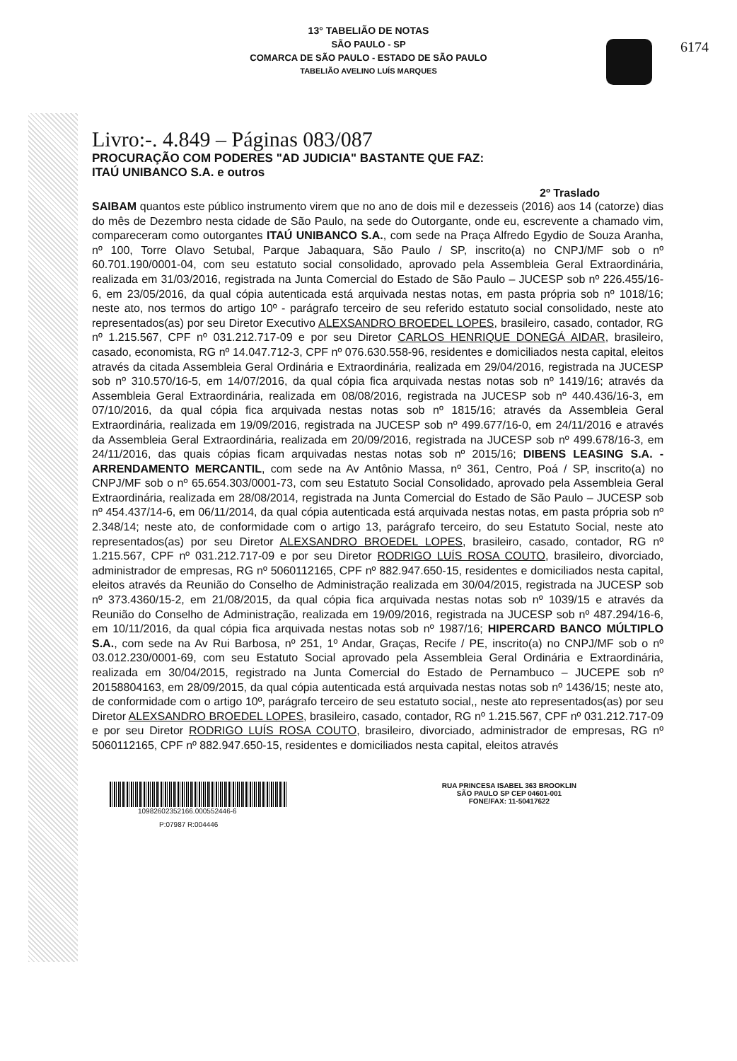6174
13° TABELIÃO DE NOTAS
SÃO PAULO - SP
COMARCA DE SÃO PAULO - ESTADO DE SÃO PAULO
TABELIÃO AVELINO LUÍS MARQUES
Livro:-. 4.849 – Páginas 083/087
PROCURAÇÃO COM PODERES "AD JUDICIA" BASTANTE QUE FAZ:
ITAÚ UNIBANCO S.A. e outros
2º Traslado
SAIBAM quantos este público instrumento virem que no ano de dois mil e dezesseis (2016) aos 14 (catorze) dias do mês de Dezembro nesta cidade de São Paulo, na sede do Outorgante, onde eu, escrevente a chamado vim, compareceram como outorgantes ITAÚ UNIBANCO S.A., com sede na Praça Alfredo Egydio de Souza Aranha, nº 100, Torre Olavo Setubal, Parque Jabaquara, São Paulo / SP, inscrito(a) no CNPJ/MF sob o nº 60.701.190/0001-04, com seu estatuto social consolidado, aprovado pela Assembleia Geral Extraordinária, realizada em 31/03/2016, registrada na Junta Comercial do Estado de São Paulo – JUCESP sob nº 226.455/16-6, em 23/05/2016, da qual cópia autenticada está arquivada nestas notas, em pasta própria sob nº 1018/16; neste ato, nos termos do artigo 10º - parágrafo terceiro de seu referido estatuto social consolidado, neste ato representados(as) por seu Diretor Executivo ALEXSANDRO BROEDEL LOPES, brasileiro, casado, contador, RG nº 1.215.567, CPF nº 031.212.717-09 e por seu Diretor CARLOS HENRIQUE DONEGÁ AIDAR, brasileiro, casado, economista, RG nº 14.047.712-3, CPF nº 076.630.558-96, residentes e domiciliados nesta capital, eleitos através da citada Assembleia Geral Ordinária e Extraordinária, realizada em 29/04/2016, registrada na JUCESP sob nº 310.570/16-5, em 14/07/2016, da qual cópia fica arquivada nestas notas sob nº 1419/16; através da Assembleia Geral Extraordinária, realizada em 08/08/2016, registrada na JUCESP sob nº 440.436/16-3, em 07/10/2016, da qual cópia fica arquivada nestas notas sob nº 1815/16; através da Assembleia Geral Extraordinária, realizada em 19/09/2016, registrada na JUCESP sob nº 499.677/16-0, em 24/11/2016 e através da Assembleia Geral Extraordinária, realizada em 20/09/2016, registrada na JUCESP sob nº 499.678/16-3, em 24/11/2016, das quais cópias ficam arquivadas nestas notas sob nº 2015/16; DIBENS LEASING S.A. - ARRENDAMENTO MERCANTIL, com sede na Av Antônio Massa, nº 361, Centro, Poá / SP, inscrito(a) no CNPJ/MF sob o nº 65.654.303/0001-73, com seu Estatuto Social Consolidado, aprovado pela Assembleia Geral Extraordinária, realizada em 28/08/2014, registrada na Junta Comercial do Estado de São Paulo – JUCESP sob nº 454.437/14-6, em 06/11/2014, da qual cópia autenticada está arquivada nestas notas, em pasta própria sob nº 2.348/14; neste ato, de conformidade com o artigo 13, parágrafo terceiro, do seu Estatuto Social, neste ato representados(as) por seu Diretor ALEXSANDRO BROEDEL LOPES, brasileiro, casado, contador, RG nº 1.215.567, CPF nº 031.212.717-09 e por seu Diretor RODRIGO LUÍS ROSA COUTO, brasileiro, divorciado, administrador de empresas, RG nº 5060112165, CPF nº 882.947.650-15, residentes e domiciliados nesta capital, eleitos através da Reunião do Conselho de Administração realizada em 30/04/2015, registrada na JUCESP sob nº 373.4360/15-2, em 21/08/2015, da qual cópia fica arquivada nestas notas sob nº 1039/15 e através da Reunião do Conselho de Administração, realizada em 19/09/2016, registrada na JUCESP sob nº 487.294/16-6, em 10/11/2016, da qual cópia fica arquivada nestas notas sob nº 1987/16; HIPERCARD BANCO MÚLTIPLO S.A., com sede na Av Rui Barbosa, nº 251, 1º Andar, Graças, Recife / PE, inscrito(a) no CNPJ/MF sob o nº 03.012.230/0001-69, com seu Estatuto Social aprovado pela Assembleia Geral Ordinária e Extraordinária, realizada em 30/04/2015, registrado na Junta Comercial do Estado de Pernambuco – JUCEPE sob nº 20158804163, em 28/09/2015, da qual cópia autenticada está arquivada nestas notas sob nº 1436/15; neste ato, de conformidade com o artigo 10º, parágrafo terceiro de seu estatuto social,, neste ato representados(as) por seu Diretor ALEXSANDRO BROEDEL LOPES, brasileiro, casado, contador, RG nº 1.215.567, CPF nº 031.212.717-09 e por seu Diretor RODRIGO LUÍS ROSA COUTO, brasileiro, divorciado, administrador de empresas, RG nº 5060112165, CPF nº 882.947.650-15, residentes e domiciliados nesta capital, eleitos através
10982602352166.000552446-6
P:07987 R:004446
RUA PRINCESA ISABEL 363 BROOKLIN
SÃO PAULO SP CEP 04601-001
FONE/FAX: 11-50417622